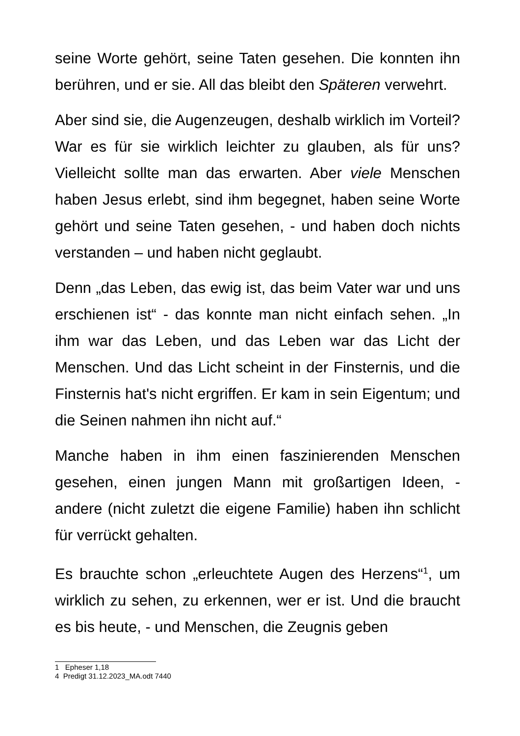seine Worte gehört, seine Taten gesehen. Die konnten ihn berühren, und er sie. All das bleibt den Späteren verwehrt.
Aber sind sie, die Augenzeugen, deshalb wirklich im Vorteil? War es für sie wirklich leichter zu glauben, als für uns? Vielleicht sollte man das erwarten. Aber viele Menschen haben Jesus erlebt, sind ihm begegnet, haben seine Worte gehört und seine Taten gesehen, - und haben doch nichts verstanden – und haben nicht geglaubt.
Denn „das Leben, das ewig ist, das beim Vater war und uns erschienen ist“ - das konnte man nicht einfach sehen. „In ihm war das Leben, und das Leben war das Licht der Menschen. Und das Licht scheint in der Finsternis, und die Finsternis hat's nicht ergriffen. Er kam in sein Eigentum; und die Seinen nahmen ihn nicht auf.“
Manche haben in ihm einen faszinierenden Menschen gesehen, einen jungen Mann mit großartigen Ideen, - andere (nicht zuletzt die eigene Familie) haben ihn schlicht für verrückt gehalten.
Es brauchte schon „erleuchtete Augen des Herzens“<sup>1</sup>, um wirklich zu sehen, zu erkennen, wer er ist. Und die braucht es bis heute, - und Menschen, die Zeugnis geben
1 Epheser 1,18
4 Predigt 31.12.2023_MA.odt 7440